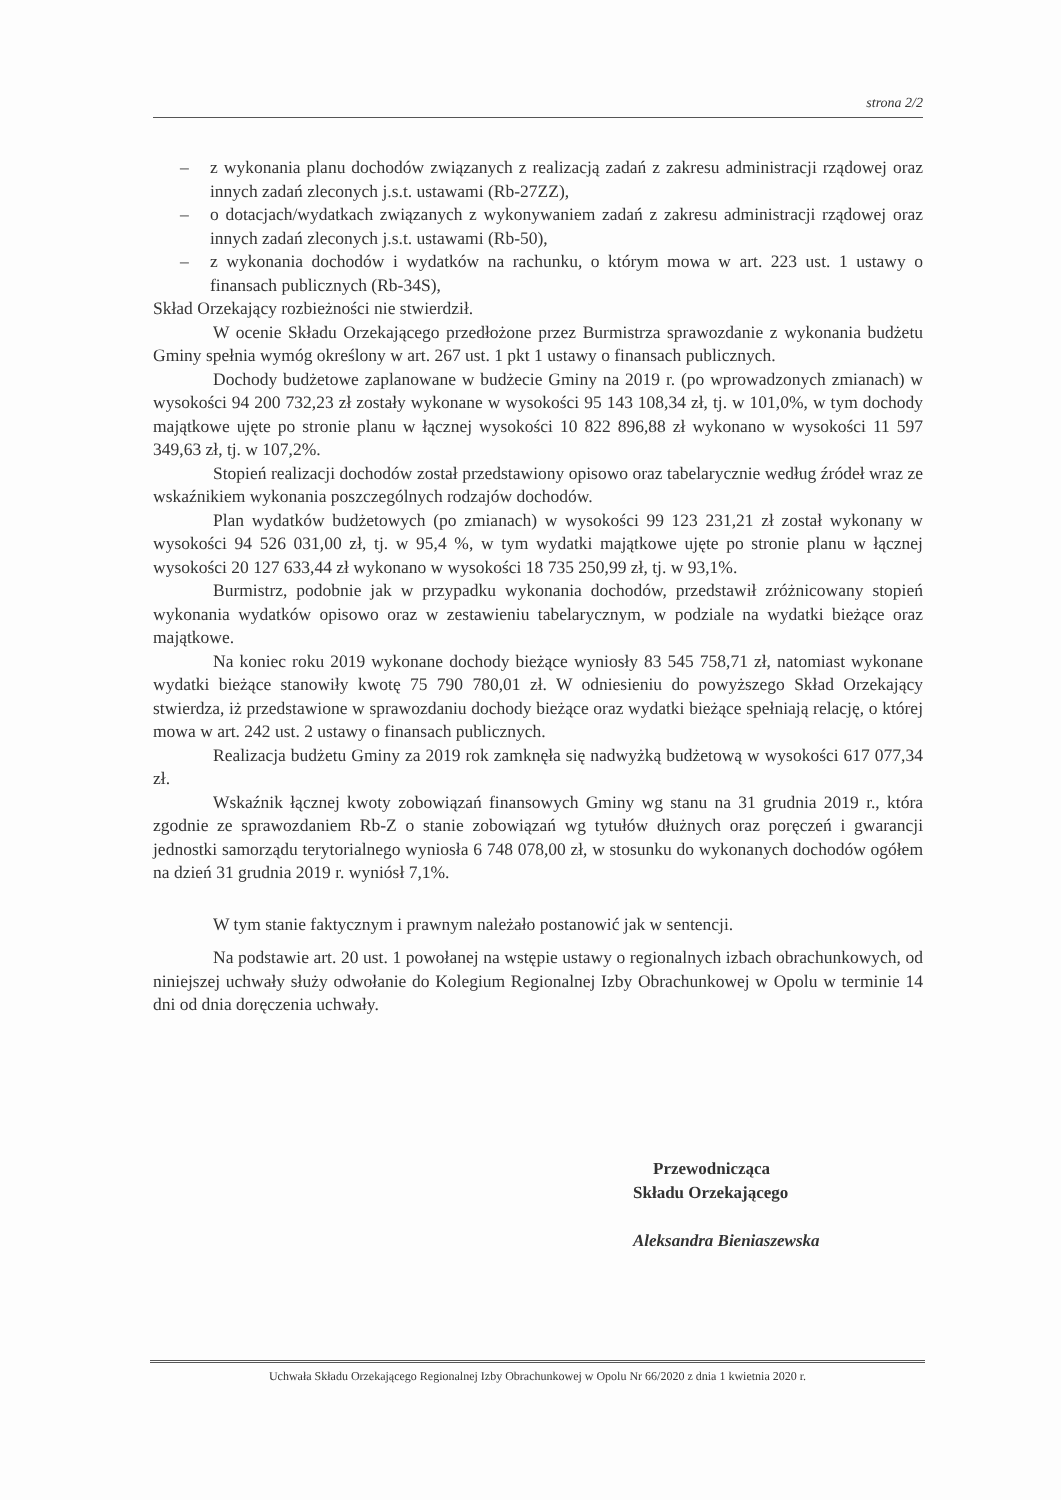strona 2/2
– z wykonania planu dochodów związanych z realizacją zadań z zakresu administracji rządowej oraz innych zadań zleconych j.s.t. ustawami (Rb-27ZZ),
– o dotacjach/wydatkach związanych z wykonywaniem zadań z zakresu administracji rządowej oraz innych zadań zleconych j.s.t. ustawami (Rb-50),
– z wykonania dochodów i wydatków na rachunku, o którym mowa w art. 223 ust. 1 ustawy o finansach publicznych (Rb-34S),
Skład Orzekający rozbieżności nie stwierdził.
W ocenie Składu Orzekającego przedłożone przez Burmistrza sprawozdanie z wykonania budżetu Gminy spełnia wymóg określony w art. 267 ust. 1 pkt 1 ustawy o finansach publicznych.
Dochody budżetowe zaplanowane w budżecie Gminy na 2019 r. (po wprowadzonych zmianach) w wysokości 94 200 732,23 zł zostały wykonane w wysokości 95 143 108,34 zł, tj. w 101,0%, w tym dochody majątkowe ujęte po stronie planu w łącznej wysokości 10 822 896,88 zł wykonano w wysokości 11 597 349,63 zł, tj. w 107,2%.
Stopień realizacji dochodów został przedstawiony opisowo oraz tabelarycznie według źródeł wraz ze wskaźnikiem wykonania poszczególnych rodzajów dochodów.
Plan wydatków budżetowych (po zmianach) w wysokości 99 123 231,21 zł został wykonany w wysokości 94 526 031,00 zł, tj. w 95,4 %, w tym wydatki majątkowe ujęte po stronie planu w łącznej wysokości 20 127 633,44 zł wykonano w wysokości 18 735 250,99 zł, tj. w 93,1%.
Burmistrz, podobnie jak w przypadku wykonania dochodów, przedstawił zróżnicowany stopień wykonania wydatków opisowo oraz w zestawieniu tabelarycznym, w podziale na wydatki bieżące oraz majątkowe.
Na koniec roku 2019 wykonane dochody bieżące wyniosły 83 545 758,71 zł, natomiast wykonane wydatki bieżące stanowiły kwotę 75 790 780,01 zł. W odniesieniu do powyższego Skład Orzekający stwierdza, iż przedstawione w sprawozdaniu dochody bieżące oraz wydatki bieżące spełniają relację, o której mowa w art. 242 ust. 2 ustawy o finansach publicznych.
Realizacja budżetu Gminy za 2019 rok zamknęła się nadwyżką budżetową w wysokości 617 077,34 zł.
Wskaźnik łącznej kwoty zobowiązań finansowych Gminy wg stanu na 31 grudnia 2019 r., która zgodnie ze sprawozdaniem Rb-Z o stanie zobowiązań wg tytułów dłużnych oraz poręczeń i gwarancji jednostki samorządu terytorialnego wyniosła 6 748 078,00 zł, w stosunku do wykonanych dochodów ogółem na dzień 31 grudnia 2019 r. wyniósł 7,1%.
W tym stanie faktycznym i prawnym należało postanowić jak w sentencji.
Na podstawie art. 20 ust. 1 powołanej na wstępie ustawy o regionalnych izbach obrachunkowych, od niniejszej uchwały służy odwołanie do Kolegium Regionalnej Izby Obrachunkowej w Opolu w terminie 14 dni od dnia doręczenia uchwały.
Przewodnicząca
Składu Orzekającego
Aleksandra Bieniaszewska
Uchwała Składu Orzekającego Regionalnej Izby Obrachunkowej w Opolu Nr 66/2020 z dnia 1 kwietnia 2020 r.